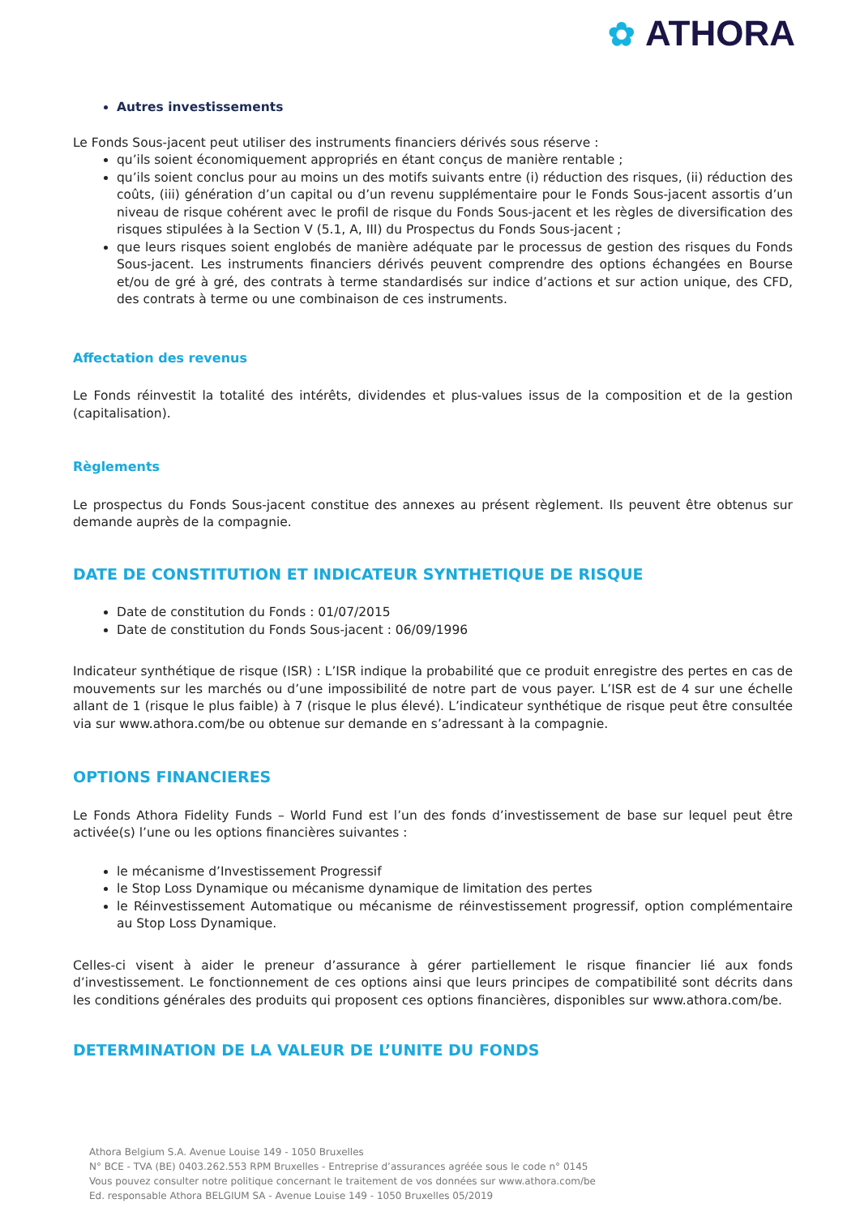✿ ATHORA
Autres investissements
Le Fonds Sous-jacent peut utiliser des instruments financiers dérivés sous réserve :
qu’ils soient économiquement appropriés en étant conçus de manière rentable ;
qu’ils soient conclus pour au moins un des motifs suivants entre (i) réduction des risques, (ii) réduction des coûts, (iii) génération d’un capital ou d’un revenu supplémentaire pour le Fonds Sous-jacent assortis d’un niveau de risque cohérent avec le profil de risque du Fonds Sous-jacent et les règles de diversification des risques stipulées à la Section V (5.1, A, III) du Prospectus du Fonds Sous-jacent ;
que leurs risques soient englobés de manière adéquate par le processus de gestion des risques du Fonds Sous-jacent. Les instruments financiers dérivés peuvent comprendre des options échangées en Bourse et/ou de gré à gré, des contrats à terme standardisés sur indice d’actions et sur action unique, des CFD, des contrats à terme ou une combinaison de ces instruments.
Affectation des revenus
Le Fonds réinvestit la totalité des intérêts, dividendes et plus-values issus de la composition et de la gestion (capitalisation).
Règlements
Le prospectus du Fonds Sous-jacent constitue des annexes au présent règlement. Ils peuvent être obtenus sur demande auprès de la compagnie.
DATE DE CONSTITUTION ET INDICATEUR SYNTHETIQUE DE RISQUE
Date de constitution du Fonds : 01/07/2015
Date de constitution du Fonds Sous-jacent : 06/09/1996
Indicateur synthétique de risque (ISR) : L’ISR indique la probabilité que ce produit enregistre des pertes en cas de mouvements sur les marchés ou d’une impossibilité de notre part de vous payer. L’ISR est de 4 sur une échelle allant de 1 (risque le plus faible) à 7 (risque le plus élevé). L’indicateur synthétique de risque peut être consultée via sur www.athora.com/be ou obtenue sur demande en s’adressant à la compagnie.
OPTIONS FINANCIERES
Le Fonds Athora Fidelity Funds – World Fund est l’un des fonds d’investissement de base sur lequel peut être activée(s) l’une ou les options financières suivantes :
le mécanisme d’Investissement Progressif
le Stop Loss Dynamique ou mécanisme dynamique de limitation des pertes
le Réinvestissement Automatique ou mécanisme de réinvestissement progressif, option complémentaire au Stop Loss Dynamique.
Celles-ci visent à aider le preneur d’assurance à gérer partiellement le risque financier lié aux fonds d’investissement. Le fonctionnement de ces options ainsi que leurs principes de compatibilité sont décrits dans les conditions générales des produits qui proposent ces options financières, disponibles sur www.athora.com/be.
DETERMINATION DE LA VALEUR DE L’UNITE DU FONDS
Athora Belgium S.A. Avenue Louise 149 - 1050 Bruxelles
N° BCE - TVA (BE) 0403.262.553 RPM Bruxelles - Entreprise d’assurances agréée sous le code n° 0145
Vous pouvez consulter notre politique concernant le traitement de vos données sur www.athora.com/be
Ed. responsable Athora BELGIUM SA - Avenue Louise 149 - 1050 Bruxelles 05/2019